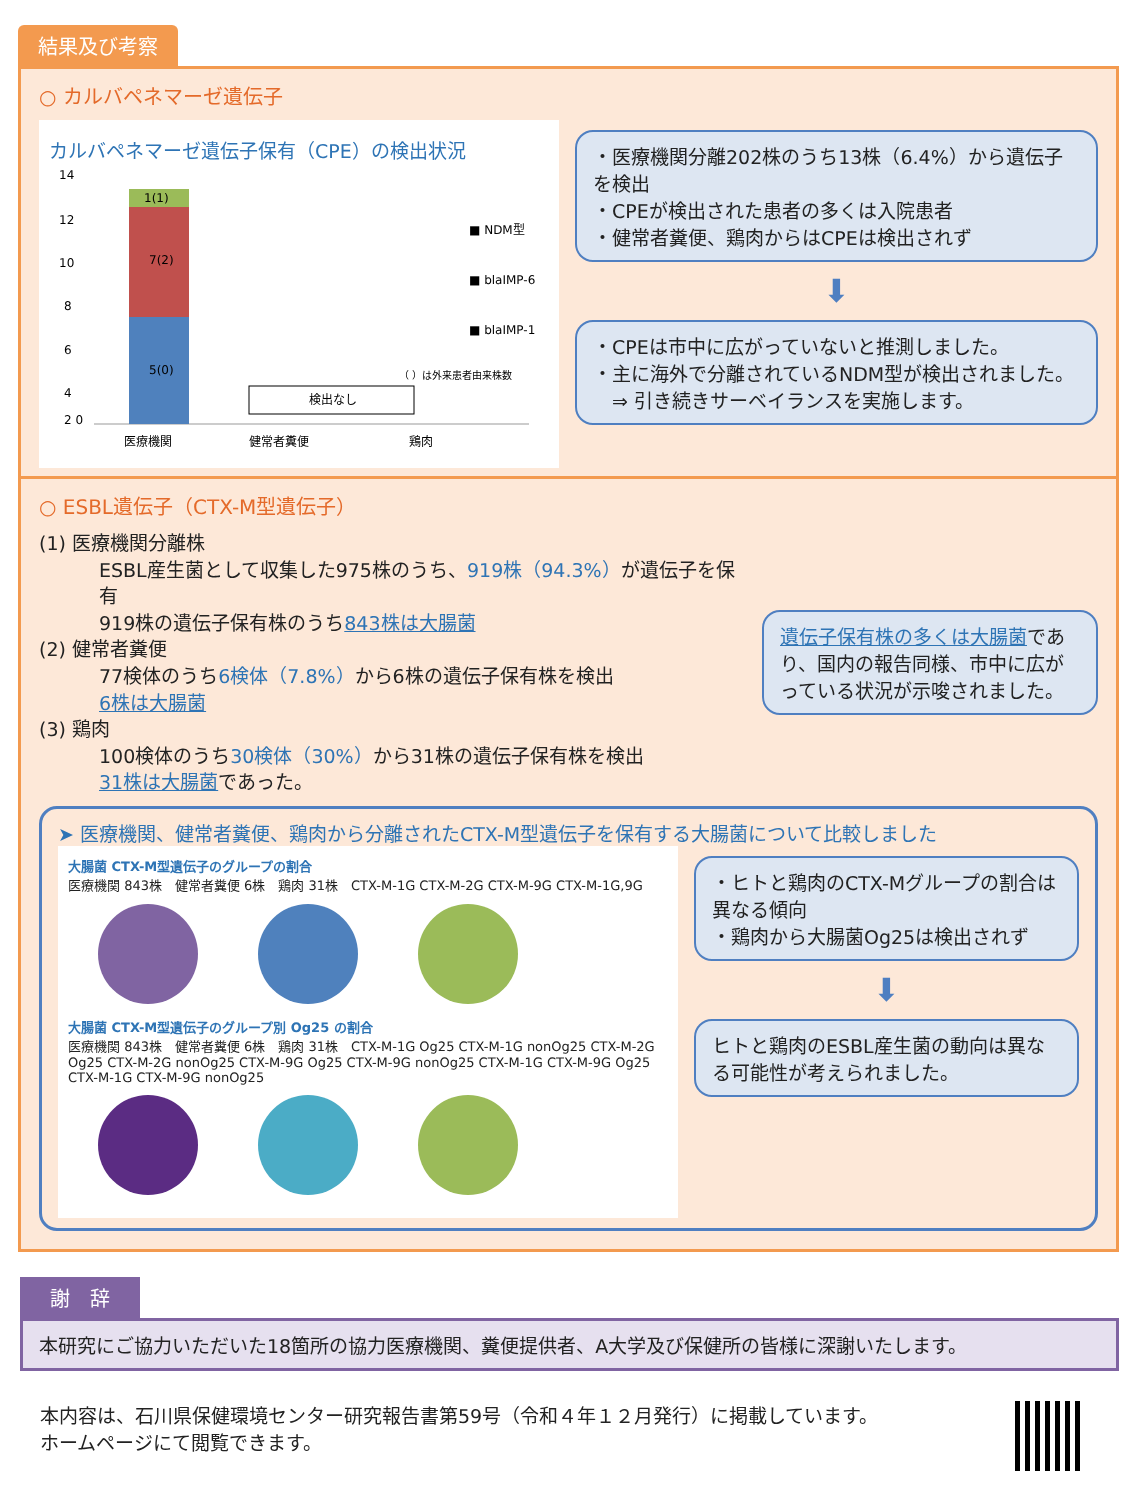結果及び考察
○ カルバペネマーゼ遺伝子
カルバペネマーゼ遺伝子保有（CPE）の検出状況
14
12
10
8
6
4
2 0
5(0)
7(2)
1(1)
検出なし
■ NDM型
■ blaIMP-6
■ blaIMP-1
（ ）は外来患者由来株数
医療機関
健常者糞便
鶏肉
・医療機関分離202株のうち13株（6.4%）から遺伝子を検出
・CPEが検出された患者の多くは入院患者
・健常者糞便、鶏肉からはCPEは検出されず
⬇
・CPEは市中に広がっていないと推測しました。
・主に海外で分離されているNDM型が検出されました。
　⇒ 引き続きサーベイランスを実施します。
○ ESBL遺伝子（CTX-M型遺伝子）
(1) 医療機関分離株
ESBL産生菌として収集した975株のうち、919株（94.3%）が遺伝子を保有
919株の遺伝子保有株のうち843株は大腸菌
(2) 健常者糞便
77検体のうち6検体（7.8%）から6株の遺伝子保有株を検出
6株は大腸菌
(3) 鶏肉
100検体のうち30検体（30%）から31株の遺伝子保有株を検出
31株は大腸菌であった。
遺伝子保有株の多くは大腸菌であり、国内の報告同様、市中に広がっている状況が示唆されました。
➤ 医療機関、健常者糞便、鶏肉から分離されたCTX-M型遺伝子を保有する大腸菌について比較しました
大腸菌 CTX-M型遺伝子のグループの割合
医療機関 843株　健常者糞便 6株　鶏肉 31株　CTX-M-1G CTX-M-2G CTX-M-9G CTX-M-1G,9G
大腸菌 CTX-M型遺伝子のグループ別 Og25 の割合
医療機関 843株　健常者糞便 6株　鶏肉 31株　CTX-M-1G Og25 CTX-M-1G nonOg25 CTX-M-2G Og25 CTX-M-2G nonOg25 CTX-M-9G Og25 CTX-M-9G nonOg25 CTX-M-1G CTX-M-9G Og25 CTX-M-1G CTX-M-9G nonOg25
・ヒトと鶏肉のCTX-Mグループの割合は異なる傾向
・鶏肉から大腸菌Og25は検出されず
⬇
ヒトと鶏肉のESBL産生菌の動向は異なる可能性が考えられました。
謝　辞
本研究にご協力いただいた18箇所の協力医療機関、糞便提供者、A大学及び保健所の皆様に深謝いたします。
本内容は、石川県保健環境センター研究報告書第59号（令和４年１２月発行）に掲載しています。
ホームページにて閲覧できます。